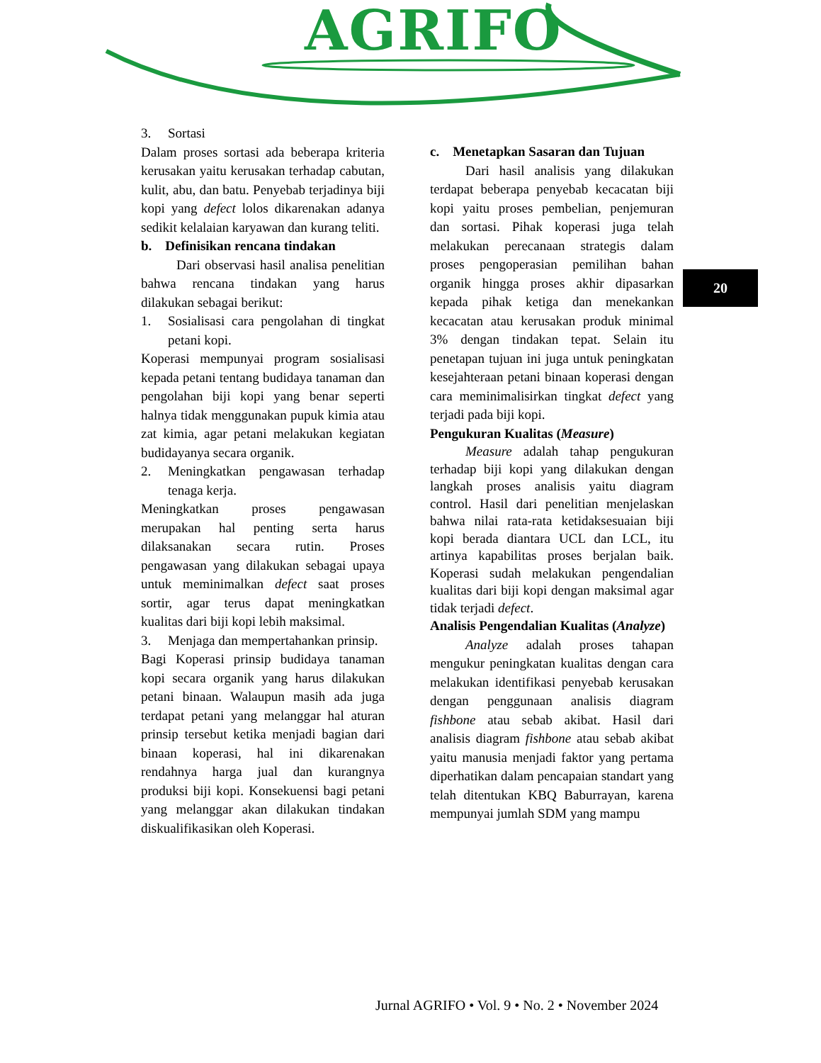AGRIFO
3. Sortasi
Dalam proses sortasi ada beberapa kriteria kerusakan yaitu kerusakan terhadap cabutan, kulit, abu, dan batu. Penyebab terjadinya biji kopi yang defect lolos dikarenakan adanya sedikit kelalaian karyawan dan kurang teliti.
b. Definisikan rencana tindakan
Dari observasi hasil analisa penelitian bahwa rencana tindakan yang harus dilakukan sebagai berikut:
1. Sosialisasi cara pengolahan di tingkat petani kopi.
Koperasi mempunyai program sosialisasi kepada petani tentang budidaya tanaman dan pengolahan biji kopi yang benar seperti halnya tidak menggunakan pupuk kimia atau zat kimia, agar petani melakukan kegiatan budidayanya secara organik.
2. Meningkatkan pengawasan terhadap tenaga kerja.
Meningkatkan proses pengawasan merupakan hal penting serta harus dilaksanakan secara rutin. Proses pengawasan yang dilakukan sebagai upaya untuk meminimalkan defect saat proses sortir, agar terus dapat meningkatkan kualitas dari biji kopi lebih maksimal.
3. Menjaga dan mempertahankan prinsip.
Bagi Koperasi prinsip budidaya tanaman kopi secara organik yang harus dilakukan petani binaan. Walaupun masih ada juga terdapat petani yang melanggar hal aturan prinsip tersebut ketika menjadi bagian dari binaan koperasi, hal ini dikarenakan rendahnya harga jual dan kurangnya produksi biji kopi. Konsekuensi bagi petani yang melanggar akan dilakukan tindakan diskualifikasikan oleh Koperasi.
c. Menetapkan Sasaran dan Tujuan
Dari hasil analisis yang dilakukan terdapat beberapa penyebab kecacatan biji kopi yaitu proses pembelian, penjemuran dan sortasi. Pihak koperasi juga telah melakukan perecanaan strategis dalam proses pengoperasian pemilihan bahan organik hingga proses akhir dipasarkan kepada pihak ketiga dan menekankan kecacatan atau kerusakan produk minimal 3% dengan tindakan tepat. Selain itu penetapan tujuan ini juga untuk peningkatan kesejahteraan petani binaan koperasi dengan cara meminimalisirkan tingkat defect yang terjadi pada biji kopi.
Pengukuran Kualitas (Measure)
Measure adalah tahap pengukuran terhadap biji kopi yang dilakukan dengan langkah proses analisis yaitu diagram control. Hasil dari penelitian menjelaskan bahwa nilai rata-rata ketidaksesuaian biji kopi berada diantara UCL dan LCL, itu artinya kapabilitas proses berjalan baik. Koperasi sudah melakukan pengendalian kualitas dari biji kopi dengan maksimal agar tidak terjadi defect.
Analisis Pengendalian Kualitas (Analyze)
Analyze adalah proses tahapan mengukur peningkatan kualitas dengan cara melakukan identifikasi penyebab kerusakan dengan penggunaan analisis diagram fishbone atau sebab akibat. Hasil dari analisis diagram fishbone atau sebab akibat yaitu manusia menjadi faktor yang pertama diperhatikan dalam pencapaian standart yang telah ditentukan KBQ Baburrayan, karena mempunyai jumlah SDM yang mampu
20
Jurnal AGRIFO • Vol. 9 • No. 2 • November 2024